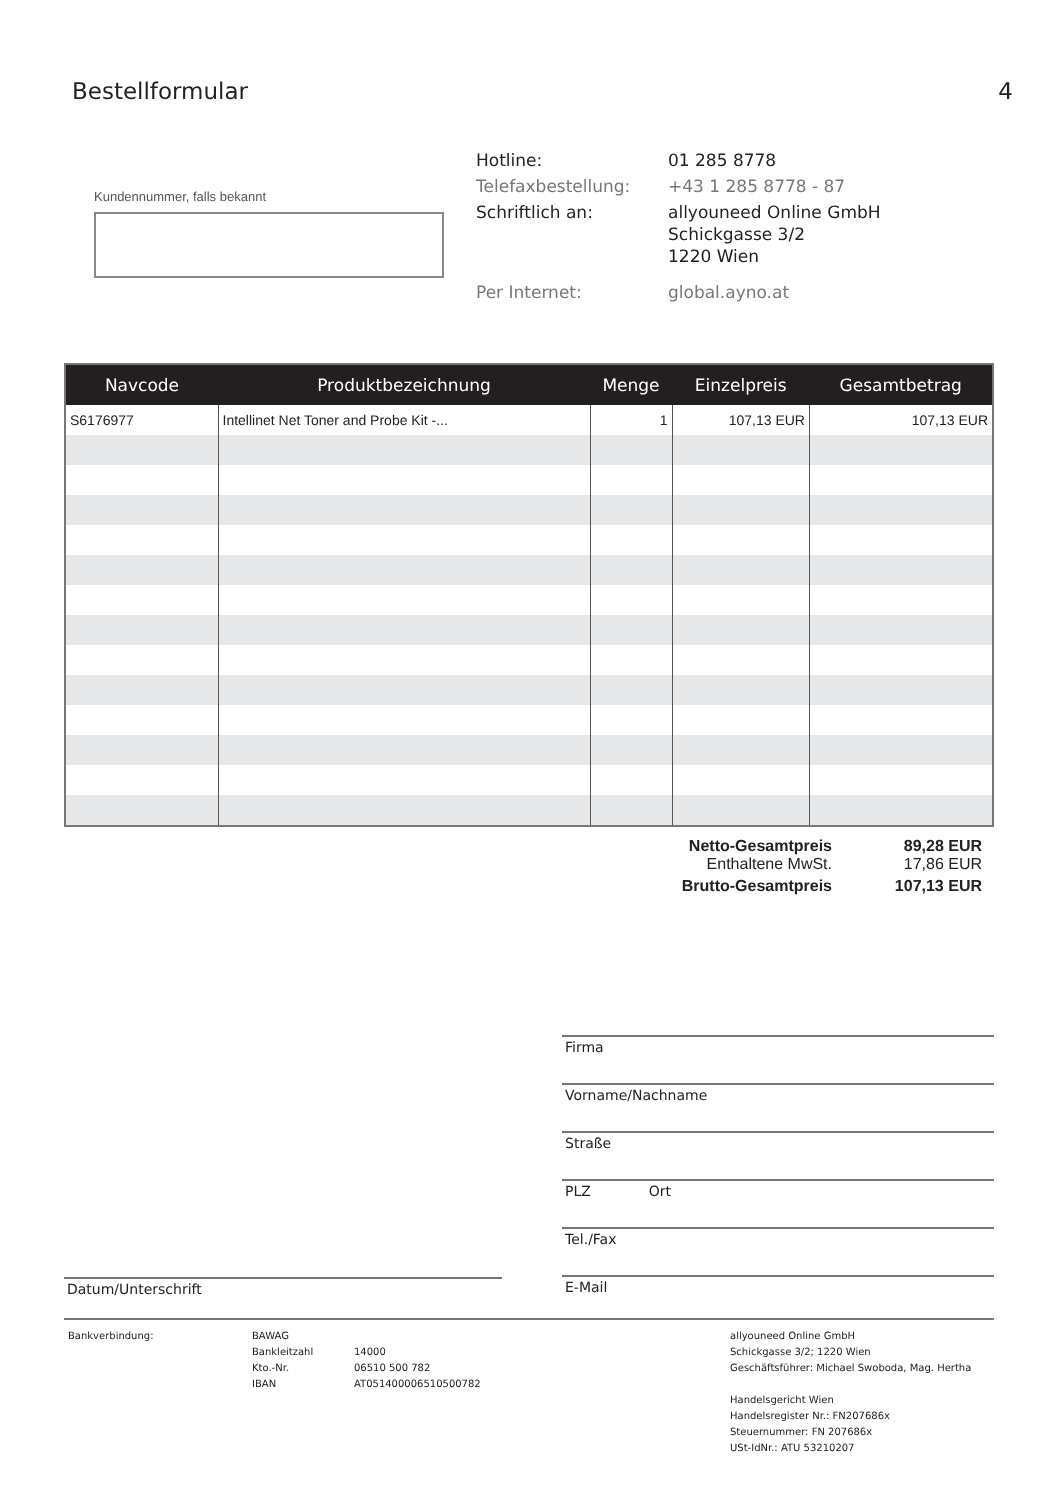Bestellformular 4
Kundennummer, falls bekannt
Hotline: 01 285 8778
Telefaxbestellung: +43 1 285 8778 - 87
Schriftlich an: allyouneed Online GmbH
Schickgasse 3/2
1220 Wien
Per Internet: global.ayno.at
| Navcode | Produktbezeichnung | Menge | Einzelpreis | Gesamtbetrag |
| --- | --- | --- | --- | --- |
| S6176977 | Intellinet Net Toner and Probe Kit -... | 1 | 107,13 EUR | 107,13 EUR |
Netto-Gesamtpreis 89,28 EUR
Enthaltene MwSt. 17,86 EUR
Brutto-Gesamtpreis 107,13 EUR
Firma
Vorname/Nachname
Straße
PLZ Ort
Tel./Fax
E-Mail
Datum/Unterschrift
Bankverbindung: BAWAG
Bankleitzahl
Kto.-Nr.
IBAN
14000
06510 500 782
AT051400006510500782
allyouneed Online GmbH
Schickgasse 3/2; 1220 Wien
Geschäftsführer: Michael Swoboda, Mag. Hertha
Handelsgericht Wien
Handelsregister Nr.: FN207686x
Steuernummer: FN 207686x
USt-IdNr.: ATU 53210207